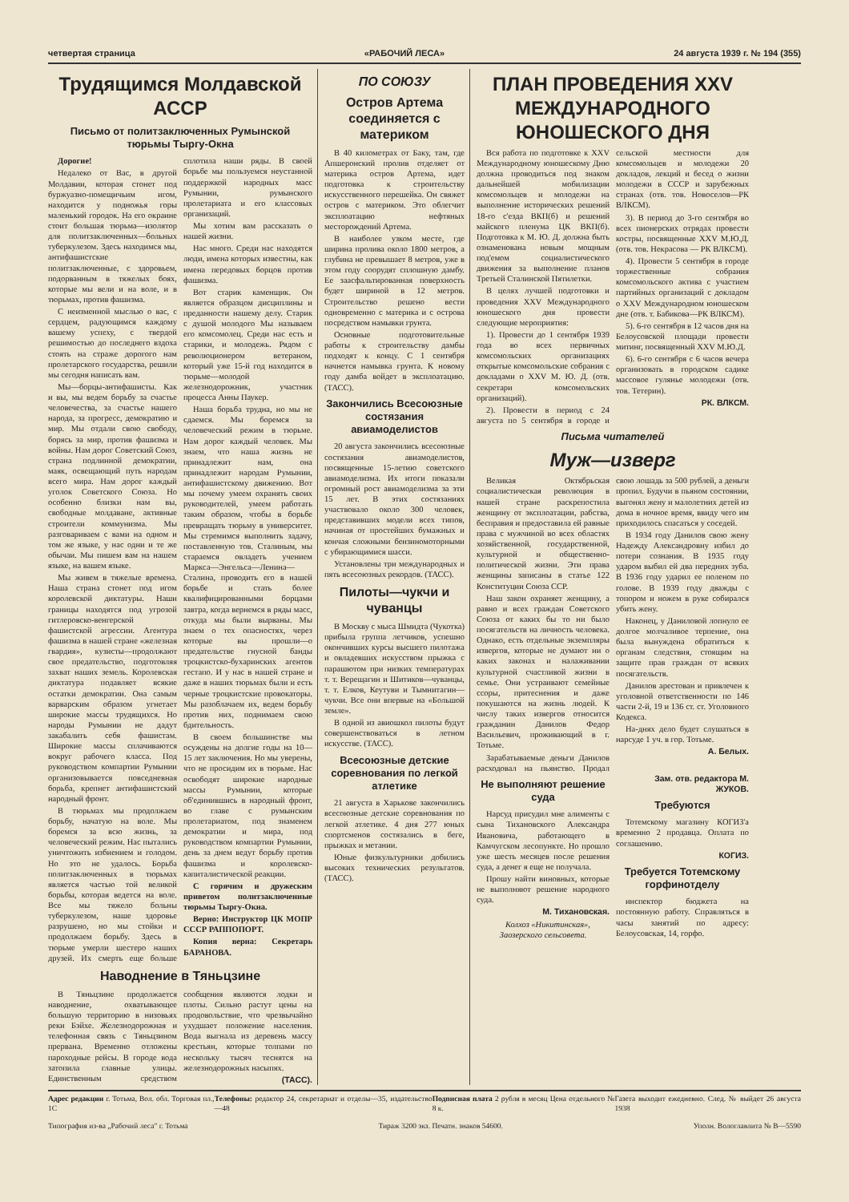четвертая страница «РАБОЧИЙ ЛЕСА» 24 августа 1939 г. № 194 (355)
Трудящимся Молдавской АССР
Письмо от политзаключенных Румынской тюрьмы Тыргу-Окна
Дорогие!
Недалеко от Вас, в другой Молдавии, которая стонет под буржуазно-помещичьим игом, находится у подножья горы маленький городок. На его окраине стоит большая тюрьма—изолятор для политзаключенных—больных туберкулезом. Здесь находимся мы, антифашистские политзаключенные, с здоровьем, подорванным в тяжелых боях, которые мы вели и на воле, и в тюрьмах, против фашизма.
С неизменной мыслью о вас, с сердцем, радующимся каждому вашему успеху, с твердой решимостью до последнего вздоха стоять на страже дорогого нам пролетарского государства, решили мы сегодня написать вам.
Мы—борцы-антифашисты. Как и вы, мы ведем борьбу за счастье человечества, за счастье нашего народа, за прогресс, демократию и мир. Мы отдали свою свободу, борясь за мир, против фашизма и войны. Нам дорог Советский Союз, страна подлинной демократии, маяк, освещающий путь народам всего мира. Нам дорог каждый уголок Советского Союза. Но особенно близки нам вы, свободные молдаване, активные строители коммунизма. Мы разговариваем с вами на одном и том же языке, у нас одни и те же обычаи. Мы пишем вам на нашем языке, на вашем языке.
Мы живем в тяжелые времена. Наша страна стонет под игом королевской диктатуры. Наши границы находятся под угрозой гитлеровско-венгерской фашистской агрессии. Агентура фашизма в нашей стране «железная гвардия», кузисты—продолжают свое предательство, подготовляя захват наших земель. Королевская диктатура подавляет всякие остатки демократии. Она самым варварским образом угнетает широкие массы трудящихся. Но народы Румынии не дадут закабалить себя фашистам. Широкие массы сплачиваются вокруг рабочего класса. Под руководством компартии Румынии организовывается повседневная борьба, крепнет антифашистский народный фронт.
В тюрьмах мы продолжаем борьбу, начатую на воле. Мы боремся за всю жизнь, за человеческий режим. Нас пытались уничтожить избиением и голодом. Но это не удалось. Борьба политзаключенных в тюрьмах является частью той великой борьбы, которая ведется на воле. Все мы тяжело больны туберкулезом, наше здоровье разрушено, но мы стойки и продолжаем борьбу. Здесь в тюрьме умерли шестеро наших друзей. Их смерть еще больше сплотила наши ряды. В своей борьбе мы пользуемся неустанной поддержкой народных масс Румынии, румынского пролетариата и его классовых организаций.
Мы хотим вам рассказать о нашей жизни.
Нас много. Среди нас находятся люди, имена которых известны, как имена передовых борцов против фашизма.
Вот старик каменщик. Он является образцом дисциплины и преданности нашему делу. Старик с душой молодого Мы называем его комсомолец. Среди нас есть и старики, и молодежь. Рядом с революционером ветераном, который уже 15-й год находится в тюрьме—молодой железнодорожник, участник процесса Анны Паукер.
Наша борьба трудна, но мы не сдаемся. Мы боремся за человеческий режим в тюрьме. Нам дорог каждый человек. Мы знаем, что наша жизнь не принадлежит нам, она принадлежит народам Румынии, антифашистскому движению. Вот мы почему умеем охранять своих руководителей, умеем работать таким образом, чтобы в борьбе превращать тюрьму в университет. Мы стремимся выполнить задачу, поставленную тов. Сталиным, мы стараемся овладеть учением Маркса—Энгельса—Ленина—Сталина, проводить его в нашей борьбе и стать более квалифицированными борцами завтра, когда вернемся в ряды масс, откуда мы были вырваны. Мы знаем о тех опасностях, через которые вы прошли—о предательстве гнусной банды троцкистско-бухаринских агентов гестапо. И у нас в нашей стране и даже в наших тюрьмах были и есть черные троцкистские провокаторы. Мы разоблачаем их, ведем борьбу против них, поднимаем свою бдительность.
В своем большинстве мы осуждены на долгие годы на 10—15 лет заключения. Но мы уверены, что не просидим их в тюрьме. Нас освободят широкие народные массы Румынии, которые об'единившись в народный фронт, во главе с румынским пролетариатом, под знаменем демократии и мира, под руководством компартии Румынии, день за днем ведут борьбу против фашизма и королевско-капиталистической реакции.
С горячим и дружеским приветом политзаключенные тюрьмы Тыргу-Окна.
Верно: Инструктор ЦК МОПР СССР РАППОПОРТ.
Копия верна: Секретарь БАРАНОВА.
Наводнение в Тяньцзине
В Тяньцзине продолжается наводнение, охватывающее большую территорию в низовьях реки Бэйхе. Железнодорожная и телефонная связь с Тяньцзином прервана. Временно отложены пароходные рейсы. В городе вода затопила главные улицы. Единственным средством сообщения являются лодки и плоты. Сильно растут цены на продовольствие, что чрезвычайно ухудшает положение населения. Вода выгнала из деревень массу крестьян, которые толпами по нескольку тысяч теснятся на железнодорожных насыпях.
(ТАСС).
ПО СОЮЗУ
Остров Артема соединяется с материком
В 40 километрах от Баку, там, где Апшеронский пролив отделяет от материка остров Артема, идет подготовка к строительству искусственного перешейка. Он свяжет остров с материком. Это облегчит эксплоатацию нефтяных месторождений Артема.
В наиболее узком месте, где ширина пролива около 1800 метров, а глубина не превышает 8 метров, уже в этом году соорудят сплошную дамбу. Ее заасфальтированная поверхность будет шириной в 12 метров. Строительство решено вести одновременно с материка и с острова посредством намывки грунта.
Основные подготовительные работы к строительству дамбы подходят к концу. С 1 сентября начнется намывка грунта. К новому году дамба войдет в эксплоатацию. (ТАСС).
Закончились Всесоюзные состязания авиамоделистов
20 августа закончились всесоюзные состязания авиамоделистов, посвященные 15-летию советского авиамоделизма. Их итоги показали огромный рост авиамоделизма за эти 15 лет. В этих состязаниях участвовало около 300 человек, представивших модели всех типов, начиная от простейших бумажных и кончая сложными бензиномоторными с убирающимися шасси.
Установлены три международных и пять всесоюзных рекордов. (ТАСС).
Пилоты—чукчи и чуванцы
В Москву с мыса Шмидта (Чукотка) прибыла группа летчиков, успешно окончивших курсы высшего пилотажа и овладевших искусством прыжка с парашютом при низких температурах т. т. Верещагин и Шитиков—чуванцы, т. т. Елков, Кеутуви и Тымнитагин—чукчи. Все они впервые на «Большой земле».
В одной из авиошкол пилоты будут совершенствоваться в летном искусстве. (ТАСС).
Всесоюзные детские соревнования по легкой атлетике
21 августа в Харькове закончились всесоюзные детские соревнования по легкой атлетике. 4 дня 277 юных спортсменов состязались в беге, прыжках и метании.
Юные физкультурники добились высоких технических результатов. (ТАСС).
ПЛАН ПРОВЕДЕНИЯ XXV МЕЖДУНАРОДНОГО ЮНОШЕСКОГО ДНЯ
Вся работа по подготовке к XXV Международному юношескому Дню должна проводиться под знаком дальнейшей мобилизации комсомольцев и молодежи на выполнение исторических решений 18-го с'езда ВКП(б) и решений майского пленума ЦК ВКП(б). Подготовка к М. Ю. Д. должна быть ознаменована новым мощным под'емом социалистического движения за выполнение планов Третьей Сталинской Пятилетки.
В целях лучшей подготовки и проведения XXV Международного юношеского дня провести следующие мероприятия:
1). Провести до 1 сентября 1939 года во всех первичных комсомольских организациях открытые комсомольские собрания с докладами о XXV М. Ю. Д. (отв. секретари комсомольских организаций).
2). Провести в период с 24 августа по 5 сентября в городе и сельской местности для комсомольцев и молодежи 20 докладов, лекций и бесед о жизни молодежи в СССР и зарубежных странах (отв. тов. Новоселов—РК ВЛКСМ).
3). В период до 3-го сентября во всех пионерских отрядах провести костры, посвященные XXV М.Ю.Д. (отв. тов. Некрасова — РК ВЛКСМ).
4). Провести 5 сентября в городе торжественные собрания комсомольского актива с участием партийных организаций с докладом о XXV Международном юношеском дне (отв. т. Бабикова—РК ВЛКСМ).
5). 6-го сентября в 12 часов дня на Белоусовской площади провести митинг, посвященный XXV М.Ю.Д.
6). 6-го сентября с 6 часов вечера организовать в городском садике массовое гулянье молодежи (отв. тов. Тетерин).
РК. ВЛКСМ.
Письма читателей
Муж—изверг
Великая Октябрьская социалистическая революция в нашей стране раскрепостила женщину от эксплоатации, рабства, бесправия и предоставила ей равные права с мужчиной во всех областях хозяйственной, государственной, культурной и общественно-политической жизни. Эти права женщины записаны в статье 122 Конституции Союза ССР.
Наш закон охраняет женщину, а равно и всех граждан Советского Союза от каких бы то ни было посягательств на личность человека. Однако, есть отдельные экземпляры извергов, которые не думают ни о каких законах и налаживании культурной счастливой жизни в семье. Они устраивают семейные ссоры, притеснения и даже покушаются на жизнь людей. К числу таких извергов относится гражданин Данилов Федор Васильевич, проживающий в г. Тотьме.
Зарабатываемые деньги Данилов расходовал на пьянство. Продал свою лошадь за 500 рублей, а деньги пропил. Будучи в пьяном состоянии, выгонял жену и малолетних детей из дома в ночное время, ввиду чего им приходилось спасаться у соседей.
В 1934 году Данилов свою жену Надежду Александровну избил до потери сознания. В 1935 году ударом выбил ей два передних зуба. В 1936 году ударил ее поленом по голове. В 1939 году дважды с топором и ножем в руке собирался убить жену.
Наконец, у Даниловой лопнуло ее долгое молчаливое терпение, она была вынуждена обратиться к органам следствия, стоящим на защите прав граждан от всяких посягательств.
Данилов арестован и привлечен к уголовной ответственности по 146 части 2-й, 19 и 136 ст. ст. Уголовного Кодекса.
На-днях дело будет слушаться в нарсуде 1 уч. в гор. Тотьме.
А. Белых.
Не выполняют решение суда
Нарсуд присудил мне алименты с сына Тихановского Александра Ивановича, работающего в Камчугском лесопункте. Но прошло уже шесть месяцев после решения суда, а денег я еще не получала.
Прошу найти виновных, которые не выполняют решение народного суда.
М. Тихановская.
Колхоз «Никитинская», Заозерского сельсовета.
Зам. отв. редактора М. ЖУКОВ.
Требуются
Тотемскому магазину КОГИЗ'а временно 2 продавца. Оплата по соглашению.
КОГИЗ.
Требуется Тотемскому горфинотделу
инспектор бюджета на постоянную работу. Справляться в часы занятий по адресу: Белоусовская, 14, горфо.
Адрес редакции г. Тотьма, Вол. обл. Торговая пл., 1С Телефоны: редактор 24, секретариат и отделы—35, издательство—48 Подписная плата 2 рубля в месяц Цена отдельного № 8 к. Газета выходит ежедневно. След. № выйдет 26 августа 1938
Типография из-ва „Рабочий леса" г. Тотьма Тираж 3200 экз. Печатн. знаков 54600. Уполн. Вологлавлита № В—5590